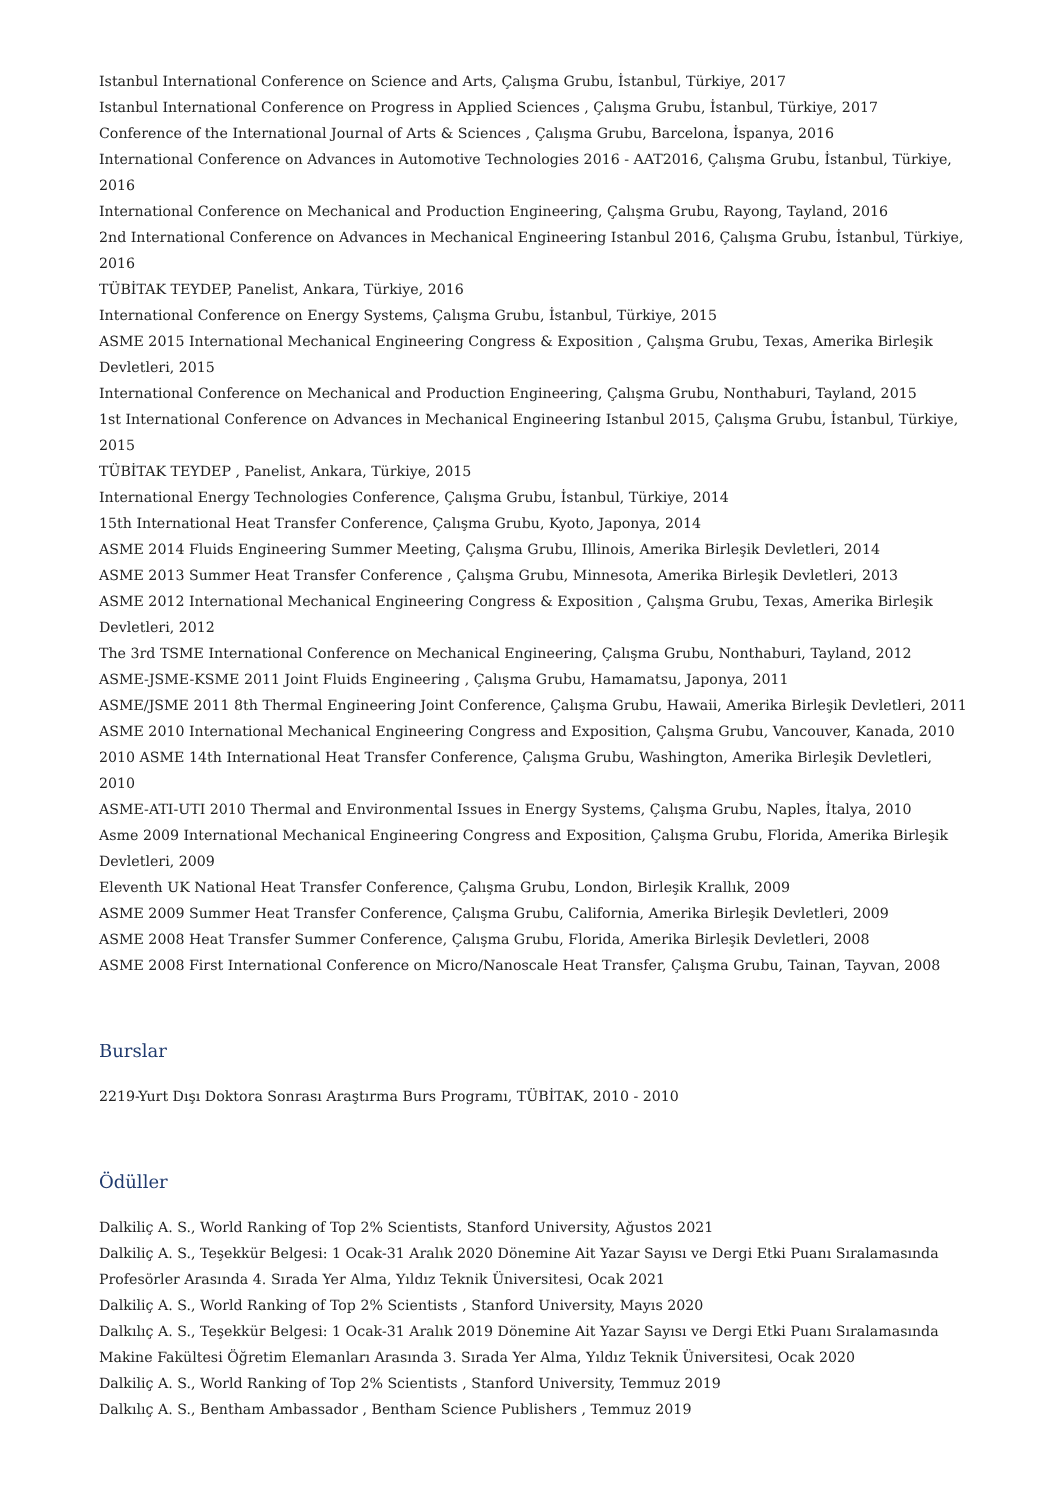Istanbul International Conference on Science and Arts, Çalışma Grubu, İstanbul, Türkiye, 2017
Istanbul International Conference on Progress in Applied Sciences , Çalışma Grubu, İstanbul, Türkiye, 2017
Conference of the International Journal of Arts & Sciences , Çalışma Grubu, Barcelona, İspanya, 2016
International Conference on Advances in Automotive Technologies 2016 - AAT2016, Çalışma Grubu, İstanbul, Türkiye, 2016
International Conference on Mechanical and Production Engineering, Çalışma Grubu, Rayong, Tayland, 2016
2nd International Conference on Advances in Mechanical Engineering Istanbul 2016, Çalışma Grubu, İstanbul, Türkiye, 2016
TÜBİTAK TEYDEP, Panelist, Ankara, Türkiye, 2016
International Conference on Energy Systems, Çalışma Grubu, İstanbul, Türkiye, 2015
ASME 2015 International Mechanical Engineering Congress & Exposition , Çalışma Grubu, Texas, Amerika Birleşik Devletleri, 2015
International Conference on Mechanical and Production Engineering, Çalışma Grubu, Nonthaburi, Tayland, 2015
1st International Conference on Advances in Mechanical Engineering Istanbul 2015, Çalışma Grubu, İstanbul, Türkiye, 2015
TÜBİTAK TEYDEP , Panelist, Ankara, Türkiye, 2015
International Energy Technologies Conference, Çalışma Grubu, İstanbul, Türkiye, 2014
15th International Heat Transfer Conference, Çalışma Grubu, Kyoto, Japonya, 2014
ASME 2014 Fluids Engineering Summer Meeting, Çalışma Grubu, Illinois, Amerika Birleşik Devletleri, 2014
ASME 2013 Summer Heat Transfer Conference , Çalışma Grubu, Minnesota, Amerika Birleşik Devletleri, 2013
ASME 2012 International Mechanical Engineering Congress & Exposition , Çalışma Grubu, Texas, Amerika Birleşik Devletleri, 2012
The 3rd TSME International Conference on Mechanical Engineering, Çalışma Grubu, Nonthaburi, Tayland, 2012
ASME-JSME-KSME 2011 Joint Fluids Engineering , Çalışma Grubu, Hamamatsu, Japonya, 2011
ASME/JSME 2011 8th Thermal Engineering Joint Conference, Çalışma Grubu, Hawaii, Amerika Birleşik Devletleri, 2011
ASME 2010 International Mechanical Engineering Congress and Exposition, Çalışma Grubu, Vancouver, Kanada, 2010
2010 ASME 14th International Heat Transfer Conference, Çalışma Grubu, Washington, Amerika Birleşik Devletleri, 2010
ASME-ATI-UTI 2010 Thermal and Environmental Issues in Energy Systems, Çalışma Grubu, Naples, İtalya, 2010
Asme 2009 International Mechanical Engineering Congress and Exposition, Çalışma Grubu, Florida, Amerika Birleşik Devletleri, 2009
Eleventh UK National Heat Transfer Conference, Çalışma Grubu, London, Birleşik Krallık, 2009
ASME 2009 Summer Heat Transfer Conference, Çalışma Grubu, California, Amerika Birleşik Devletleri, 2009
ASME 2008 Heat Transfer Summer Conference, Çalışma Grubu, Florida, Amerika Birleşik Devletleri, 2008
ASME 2008 First International Conference on Micro/Nanoscale Heat Transfer, Çalışma Grubu, Tainan, Tayvan, 2008
Burslar
2219-Yurt Dışı Doktora Sonrası Araştırma Burs Programı, TÜBİTAK, 2010 - 2010
Ödüller
Dalkiliç A. S., World Ranking of Top 2% Scientists, Stanford University, Ağustos 2021
Dalkiliç A. S., Teşekkür Belgesi: 1 Ocak-31 Aralık 2020 Dönemine Ait Yazar Sayısı ve Dergi Etki Puanı Sıralamasında Profesörler Arasında 4. Sırada Yer Alma, Yıldız Teknik Üniversitesi, Ocak 2021
Dalkiliç A. S., World Ranking of Top 2% Scientists , Stanford University, Mayıs 2020
Dalkılıç A. S., Teşekkür Belgesi: 1 Ocak-31 Aralık 2019 Dönemine Ait Yazar Sayısı ve Dergi Etki Puanı Sıralamasında Makine Fakültesi Öğretim Elemanları Arasında 3. Sırada Yer Alma, Yıldız Teknik Üniversitesi, Ocak 2020
Dalkiliç A. S., World Ranking of Top 2% Scientists , Stanford University, Temmuz 2019
Dalkılıç A. S., Bentham Ambassador , Bentham Science Publishers , Temmuz 2019